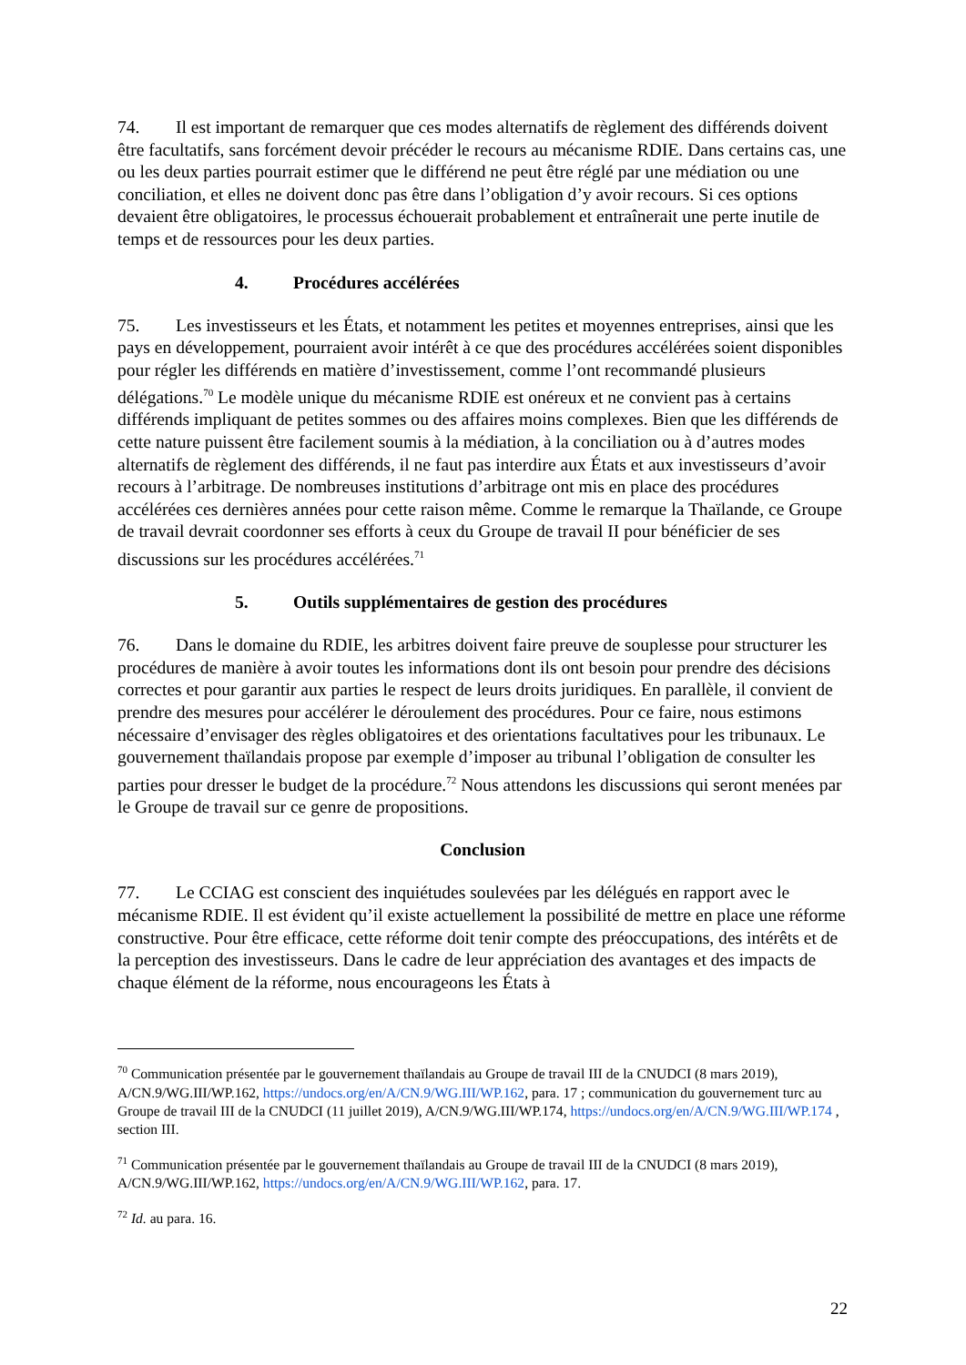74. Il est important de remarquer que ces modes alternatifs de règlement des différends doivent être facultatifs, sans forcément devoir précéder le recours au mécanisme RDIE. Dans certains cas, une ou les deux parties pourrait estimer que le différend ne peut être réglé par une médiation ou une conciliation, et elles ne doivent donc pas être dans l’obligation d’y avoir recours. Si ces options devaient être obligatoires, le processus échouerait probablement et entraînerait une perte inutile de temps et de ressources pour les deux parties.
4. Procédures accélérées
75. Les investisseurs et les États, et notamment les petites et moyennes entreprises, ainsi que les pays en développement, pourraient avoir intérêt à ce que des procédures accélérées soient disponibles pour régler les différends en matière d’investissement, comme l’ont recommandé plusieurs délégations.<sup>70</sup> Le modèle unique du mécanisme RDIE est onéreux et ne convient pas à certains différends impliquant de petites sommes ou des affaires moins complexes. Bien que les différends de cette nature puissent être facilement soumis à la médiation, à la conciliation ou à d’autres modes alternatifs de règlement des différends, il ne faut pas interdire aux États et aux investisseurs d’avoir recours à l’arbitrage. De nombreuses institutions d’arbitrage ont mis en place des procédures accélérées ces dernières années pour cette raison même. Comme le remarque la Thaïlande, ce Groupe de travail devrait coordonner ses efforts à ceux du Groupe de travail II pour bénéficier de ses discussions sur les procédures accélérées.<sup>71</sup>
5. Outils supplémentaires de gestion des procédures
76. Dans le domaine du RDIE, les arbitres doivent faire preuve de souplesse pour structurer les procédures de manière à avoir toutes les informations dont ils ont besoin pour prendre des décisions correctes et pour garantir aux parties le respect de leurs droits juridiques. En parallèle, il convient de prendre des mesures pour accélérer le déroulement des procédures. Pour ce faire, nous estimons nécessaire d’envisager des règles obligatoires et des orientations facultatives pour les tribunaux. Le gouvernement thaïlandais propose par exemple d’imposer au tribunal l’obligation de consulter les parties pour dresser le budget de la procédure.<sup>72</sup> Nous attendons les discussions qui seront menées par le Groupe de travail sur ce genre de propositions.
Conclusion
77. Le CCIAG est conscient des inquiétudes soulevées par les délégués en rapport avec le mécanisme RDIE. Il est évident qu’il existe actuellement la possibilité de mettre en place une réforme constructive. Pour être efficace, cette réforme doit tenir compte des préoccupations, des intérêts et de la perception des investisseurs. Dans le cadre de leur appréciation des avantages et des impacts de chaque élément de la réforme, nous encourageons les États à
<sup>70</sup> Communication présentée par le gouvernement thaïlandais au Groupe de travail III de la CNUDCI (8 mars 2019), A/CN.9/WG.III/WP.162, https://undocs.org/en/A/CN.9/WG.III/WP.162, para. 17 ; communication du gouvernement turc au Groupe de travail III de la CNUDCI (11 juillet 2019), A/CN.9/WG.III/WP.174, https://undocs.org/en/A/CN.9/WG.III/WP.174 , section III.
<sup>71</sup> Communication présentée par le gouvernement thaïlandais au Groupe de travail III de la CNUDCI (8 mars 2019), A/CN.9/WG.III/WP.162, https://undocs.org/en/A/CN.9/WG.III/WP.162, para. 17.
<sup>72</sup> Id. au para. 16.
22